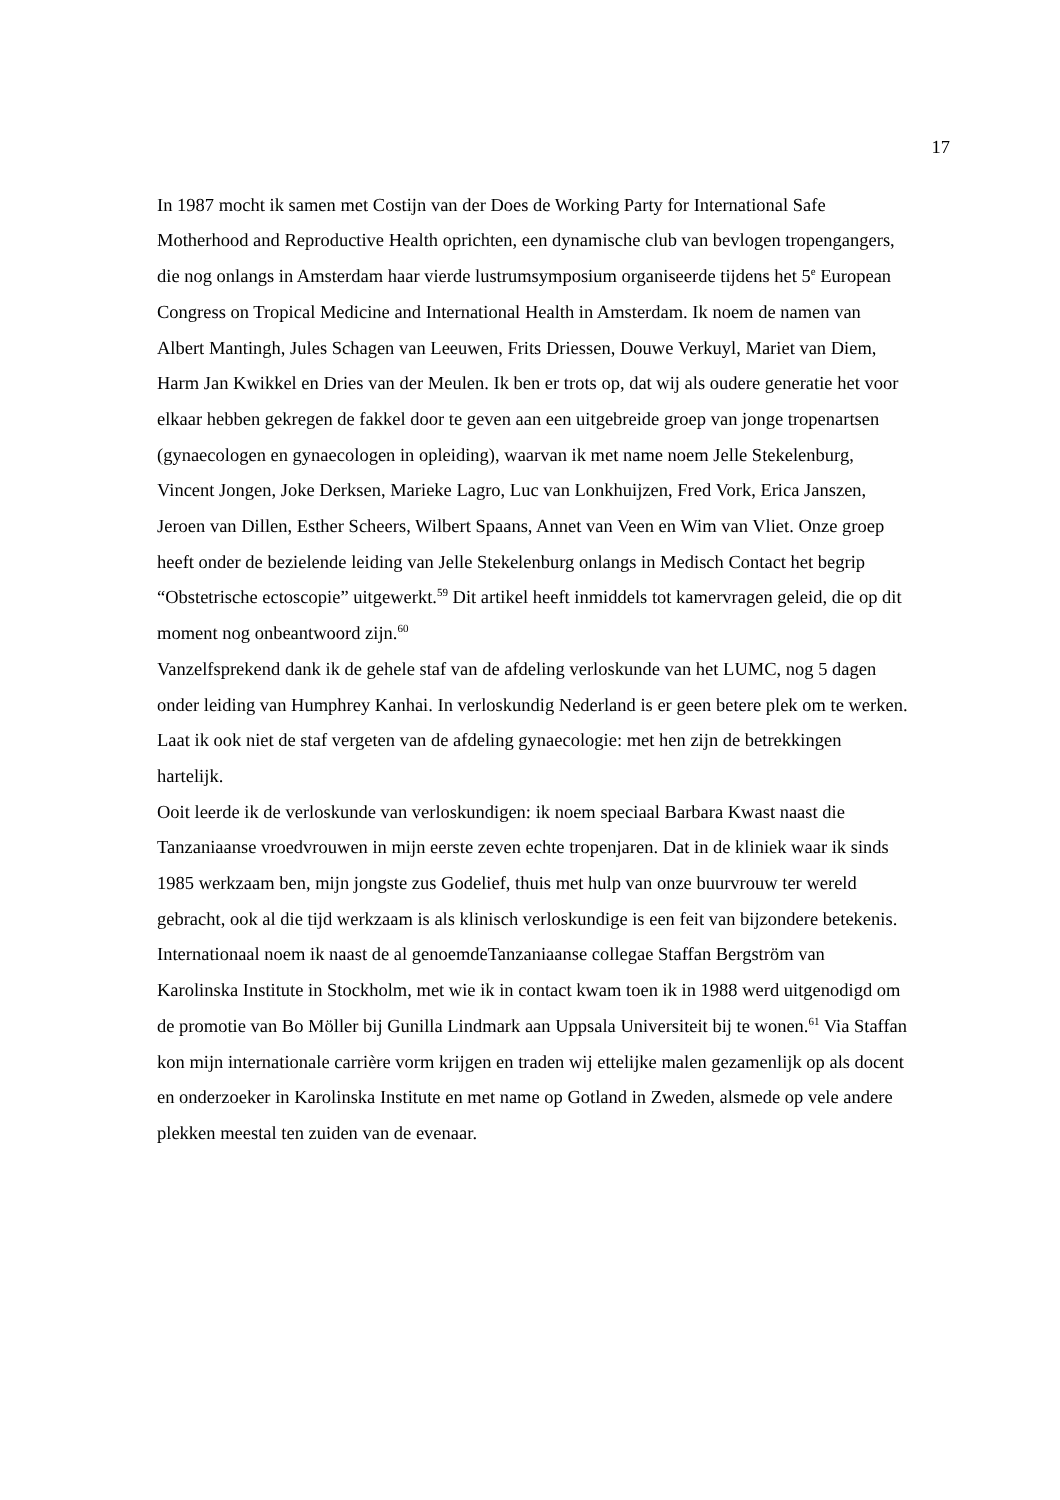17
In 1987 mocht ik samen met Costijn van der Does de Working Party for International Safe Motherhood and Reproductive Health oprichten, een dynamische club van bevlogen tropengangers, die nog onlangs in Amsterdam haar vierde lustrumsymposium organiseerde tijdens het 5<sup>e</sup> European Congress on Tropical Medicine and International Health in Amsterdam. Ik noem de namen van Albert Mantingh, Jules Schagen van Leeuwen, Frits Driessen, Douwe Verkuyl, Mariet van Diem, Harm Jan Kwikkel en Dries van der Meulen. Ik ben er trots op, dat wij als oudere generatie het voor elkaar hebben gekregen de fakkel door te geven aan een uitgebreide groep van jonge tropenartsen (gynaecologen en gynaecologen in opleiding), waarvan ik met name noem Jelle Stekelenburg, Vincent Jongen, Joke Derksen, Marieke Lagro, Luc van Lonkhuijzen, Fred Vork, Erica Janszen, Jeroen van Dillen, Esther Scheers, Wilbert Spaans, Annet van Veen en Wim van Vliet. Onze groep heeft onder de bezielende leiding van Jelle Stekelenburg onlangs in Medisch Contact het begrip “Obstetrische ectoscopie” uitgewerkt.<sup>59</sup> Dit artikel heeft inmiddels tot kamervragen geleid, die op dit moment nog onbeantwoord zijn.<sup>60</sup>
Vanzelfsprekend dank ik de gehele staf van de afdeling verloskunde van het LUMC, nog 5 dagen onder leiding van Humphrey Kanhai. In verloskundig Nederland is er geen betere plek om te werken. Laat ik ook niet de staf vergeten van de afdeling gynaecologie: met hen zijn de betrekkingen hartelijk.
Ooit leerde ik de verloskunde van verloskundigen: ik noem speciaal Barbara Kwast naast die Tanzaniaanse vroedvrouwen in mijn eerste zeven echte tropenjaren. Dat in de kliniek waar ik sinds 1985 werkzaam ben, mijn jongste zus Godelief, thuis met hulp van onze buurvrouw ter wereld gebracht, ook al die tijd werkzaam is als klinisch verloskundige is een feit van bijzondere betekenis.
Internationaal noem ik naast de al genoemdeTanzaniaanse collegae Staffan Bergström van Karolinska Institute in Stockholm, met wie ik in contact kwam toen ik in 1988 werd uitgenodigd om de promotie van Bo Möller bij Gunilla Lindmark aan Uppsala Universiteit bij te wonen.<sup>61</sup> Via Staffan kon mijn internationale carrière vorm krijgen en traden wij ettelijke malen gezamenlijk op als docent en onderzoeker in Karolinska Institute en met name op Gotland in Zweden, alsmede op vele andere plekken meestal ten zuiden van de evenaar.